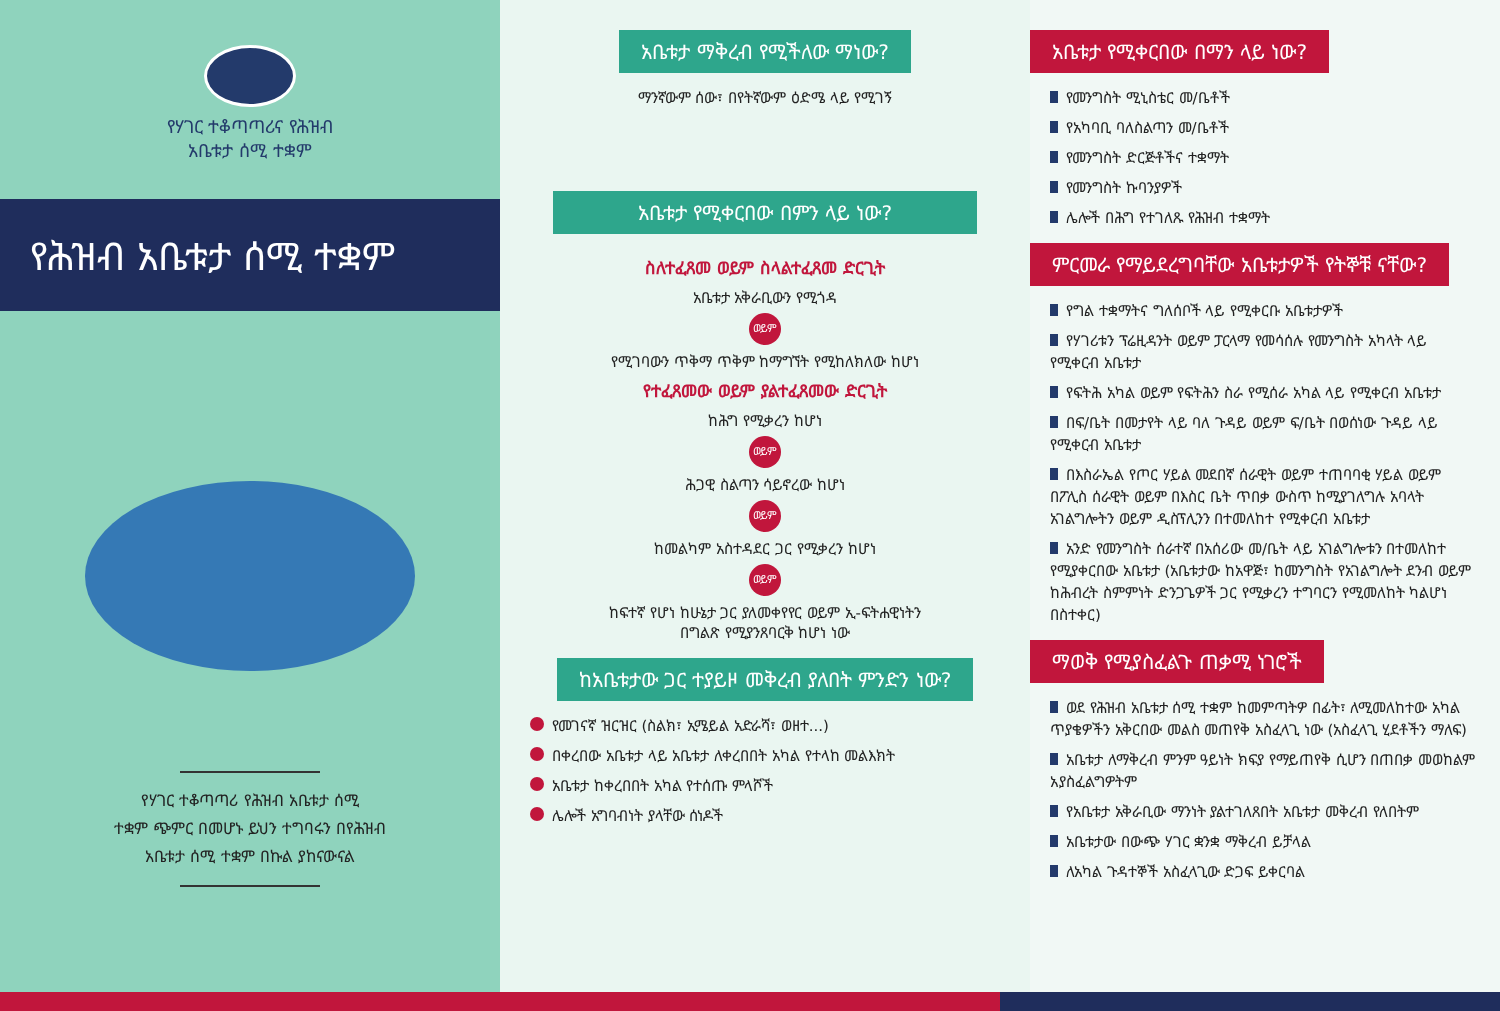የሃገር ተቆጣጣሪና የሕዝብ
አቤቱታ ሰሚ ተቋም
የሕዝብ አቤቱታ ሰሚ ተቋም
የሃገር ተቆጣጣሪ የሕዝብ አቤቱታ ሰሚ
ተቋም ጭምር በመሆኑ ይህን ተግባሩን በየሕዝብ
አቤቱታ ሰሚ ተቋም በኩል ያከናውናል
አቤቱታ ማቅረብ የሚችለው ማነው?
ማንኛውም ሰው፣ በየትኛውም ዕድሜ ላይ የሚገኝ
አቤቱታ የሚቀርበው በምን ላይ ነው?
ስለተፈጸመ ወይም ስላልተፈጸመ ድርጊት
አቤቱታ አቅራቢውን የሚጎዳ
ወይም
የሚገባውን ጥቅማ ጥቅም ከማግኘት የሚከለክለው ከሆነ
የተፈጸመው ወይም ያልተፈጸመው ድርጊት
ከሕግ የሚቃረን ከሆነ
ወይም
ሕጋዊ ስልጣን ሳይኖረው ከሆነ
ወይም
ከመልካም አስተዳደር ጋር የሚቃረን ከሆነ
ወይም
ከፍተኛ የሆነ ከሁኔታ ጋር ያለመቀየየር ወይም ኢ-ፍትሐዊነትን
በግልጽ የሚያንጸባርቅ ከሆነ ነው
ከአቤቱታው ጋር ተያይዞ መቅረብ ያለበት ምንድን ነው?
የመገናኛ ዝርዝር (ስልክ፣ ኢሜይል አድራሻ፣ ወዘተ...)
በቀረበው አቤቱታ ላይ አቤቱታ ለቀረበበት አካል የተላከ መልእክት
አቤቱታ ከቀረበበት አካል የተሰጡ ምላሾች
ሌሎች አግባብነት ያላቸው ሰነዶች
አቤቱታ የሚቀርበው በማን ላይ ነው?
የመንግስት ሚኒስቴር መ/ቤቶች
የአካባቢ ባለስልጣን መ/ቤቶች
የመንግስት ድርጅቶችና ተቋማት
የመንግስት ኩባንያዎች
ሌሎች በሕግ የተገለጹ የሕዝብ ተቋማት
ምርመራ የማይደረግባቸው አቤቱታዎች የትኞቹ ናቸው?
የግል ተቋማትና ግለሰቦች ላይ የሚቀርቡ አቤቱታዎች
የሃገሪቱን ፕሬዚዳንት ወይም ፓርላማ የመሳሰሉ የመንግስት አካላት ላይ የሚቀርብ አቤቱታ
የፍትሕ አካል ወይም የፍትሕን ስራ የሚሰራ አካል ላይ የሚቀርብ አቤቱታ
በፍ/ቤት በመታየት ላይ ባለ ጉዳይ ወይም ፍ/ቤት በወሰነው ጉዳይ ላይ የሚቀርብ አቤቱታ
በእስራኤል የጦር ሃይል መደበኛ ሰራዊት ወይም ተጠባባቂ ሃይል ወይም በፖሊስ ሰራዊት ወይም በእስር ቤት ጥበቃ ውስጥ ከሚያገለግሉ አባላት አገልግሎትን ወይም ዲስፕሊንን በተመለከተ የሚቀርብ አቤቱታ
አንድ የመንግስት ሰራተኛ በአሰሪው መ/ቤት ላይ አገልግሎቱን በተመለከተ የሚያቀርበው አቤቱታ (አቤቱታው ከአዋጅ፣ ከመንግስት የአገልግሎት ደንብ ወይም ከሕብረት ስምምነት ድንጋጌዎች ጋር የሚቃረን ተግባርን የሚመለከት ካልሆነ በስተቀር)
ማወቅ የሚያስፈልጉ ጠቃሚ ነገሮች
ወደ የሕዝብ አቤቱታ ሰሚ ተቋም ከመምጣትዎ በፊት፣ ለሚመለከተው አካል ጥያቄዎችን አቅርበው መልስ መጠየቅ አስፈላጊ ነው (አስፈላጊ ሂደቶችን ማለፍ)
አቤቱታ ለማቅረብ ምንም ዓይነት ክፍያ የማይጠየቅ ሲሆን በጠበቃ መወከልም አያስፈልግዎትም
የአቤቱታ አቅራቢው ማንነት ያልተገለጸበት አቤቱታ መቅረብ የለበትም
አቤቱታው በውጭ ሃገር ቋንቋ ማቅረብ ይቻላል
ለአካል ጉዳተኞች አስፈላጊው ድጋፍ ይቀርባል